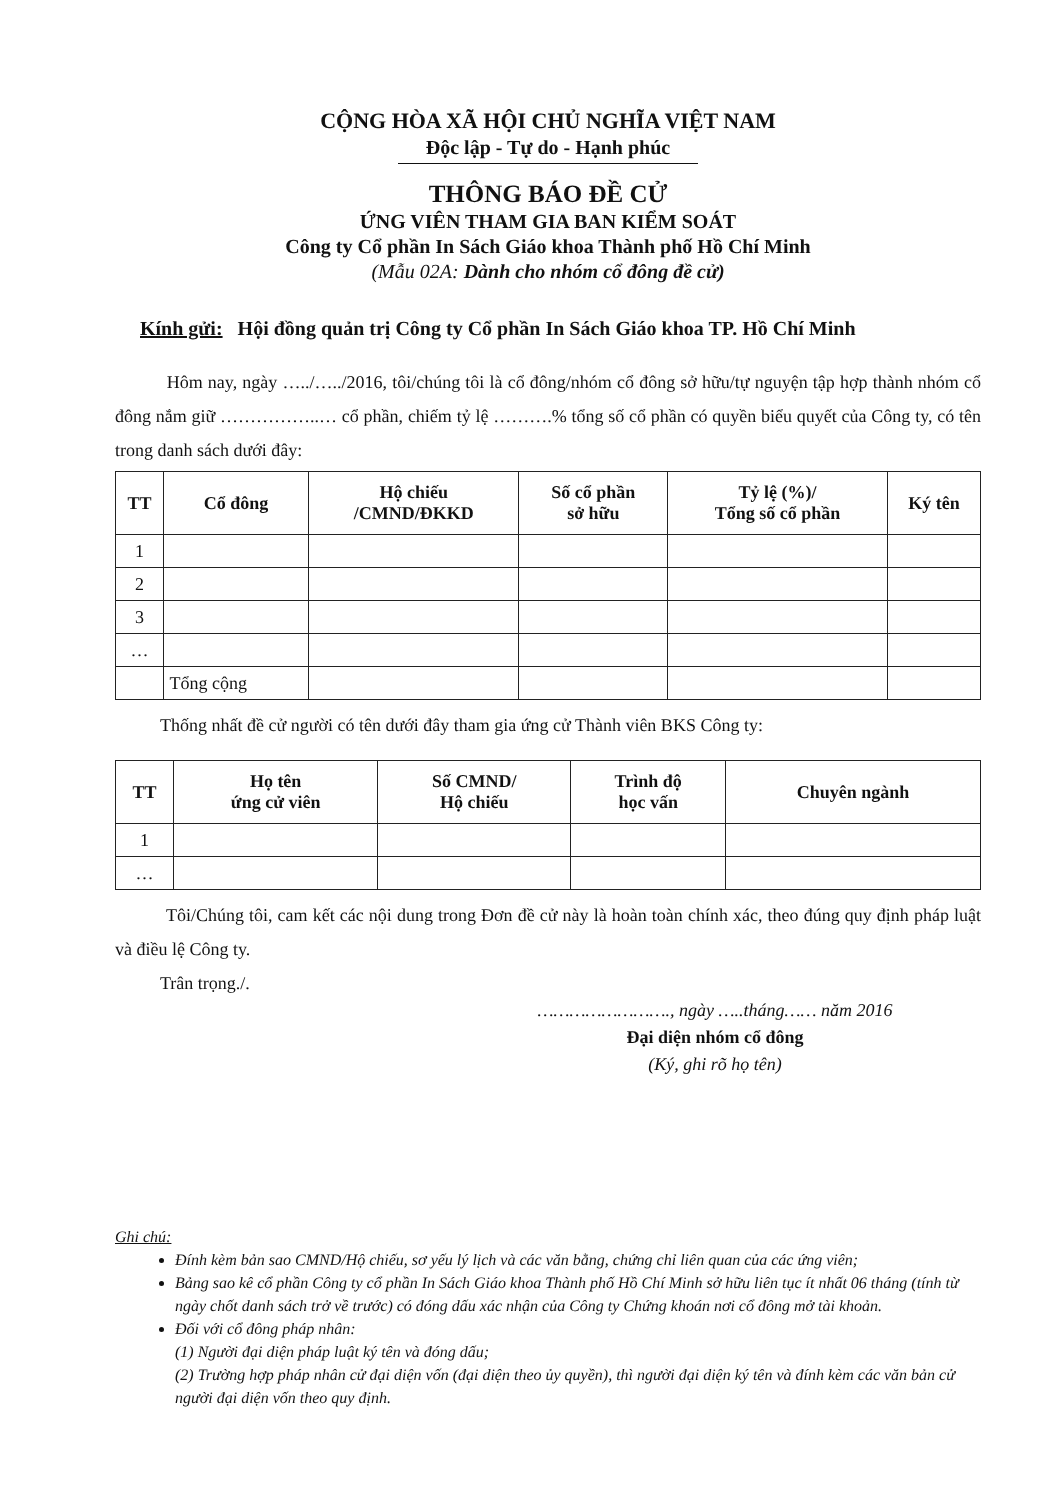CỘNG HÒA XÃ HỘI CHỦ NGHĨA VIỆT NAM
Độc lập - Tự do - Hạnh phúc
THÔNG BÁO ĐỀ CỬ
ỨNG VIÊN THAM GIA BAN KIỂM SOÁT
Công ty Cổ phần In Sách Giáo khoa Thành phố Hồ Chí Minh
(Mẫu 02A: Dành cho nhóm cổ đông đề cử)
Kính gửi: Hội đồng quản trị Công ty Cổ phần In Sách Giáo khoa TP. Hồ Chí Minh
Hôm nay, ngày …../…../2016, tôi/chúng tôi là cổ đông/nhóm cổ đông sở hữu/tự nguyện tập hợp thành nhóm cổ đông nắm giữ ……………..… cổ phần, chiếm tỷ lệ ……….% tổng số cổ phần có quyền biểu quyết của Công ty, có tên trong danh sách dưới đây:
| TT | Cổ đông | Hộ chiếu /CMND/ĐKKD | Số cổ phần sở hữu | Tỷ lệ (%)/ Tổng số cổ phần | Ký tên |
| --- | --- | --- | --- | --- | --- |
| 1 | | | | | |
| 2 | | | | | |
| 3 | | | | | |
| … | | | | | |
| | Tổng cộng | | | | |
Thống nhất đề cử người có tên dưới đây tham gia ứng cử Thành viên BKS Công ty:
| TT | Họ tên ứng cử viên | Số CMND/ Hộ chiếu | Trình độ học vấn | Chuyên ngành |
| --- | --- | --- | --- | --- |
| 1 | | | | |
| … | | | | |
Tôi/Chúng tôi, cam kết các nội dung trong Đơn đề cử này là hoàn toàn chính xác, theo đúng quy định pháp luật và điều lệ Công ty.
Trân trọng./.
……………………., ngày …..tháng…… năm 2016
Đại diện nhóm cổ đông
(Ký, ghi rõ họ tên)
Ghi chú:
Đính kèm bản sao CMND/Hộ chiếu, sơ yếu lý lịch và các văn bằng, chứng chỉ liên quan của các ứng viên;
Bảng sao kê cổ phần Công ty cổ phần In Sách Giáo khoa Thành phố Hồ Chí Minh sở hữu liên tục ít nhất 06 tháng (tính từ ngày chốt danh sách trở về trước) có đóng dấu xác nhận của Công ty Chứng khoán nơi cổ đông mở tài khoản.
Đối với cổ đông pháp nhân:
(1) Người đại diện pháp luật ký tên và đóng dấu;
(2) Trường hợp pháp nhân cử đại diện vốn (đại diện theo ủy quyền), thì người đại diện ký tên và đính kèm các văn bản cử người đại diện vốn theo quy định.